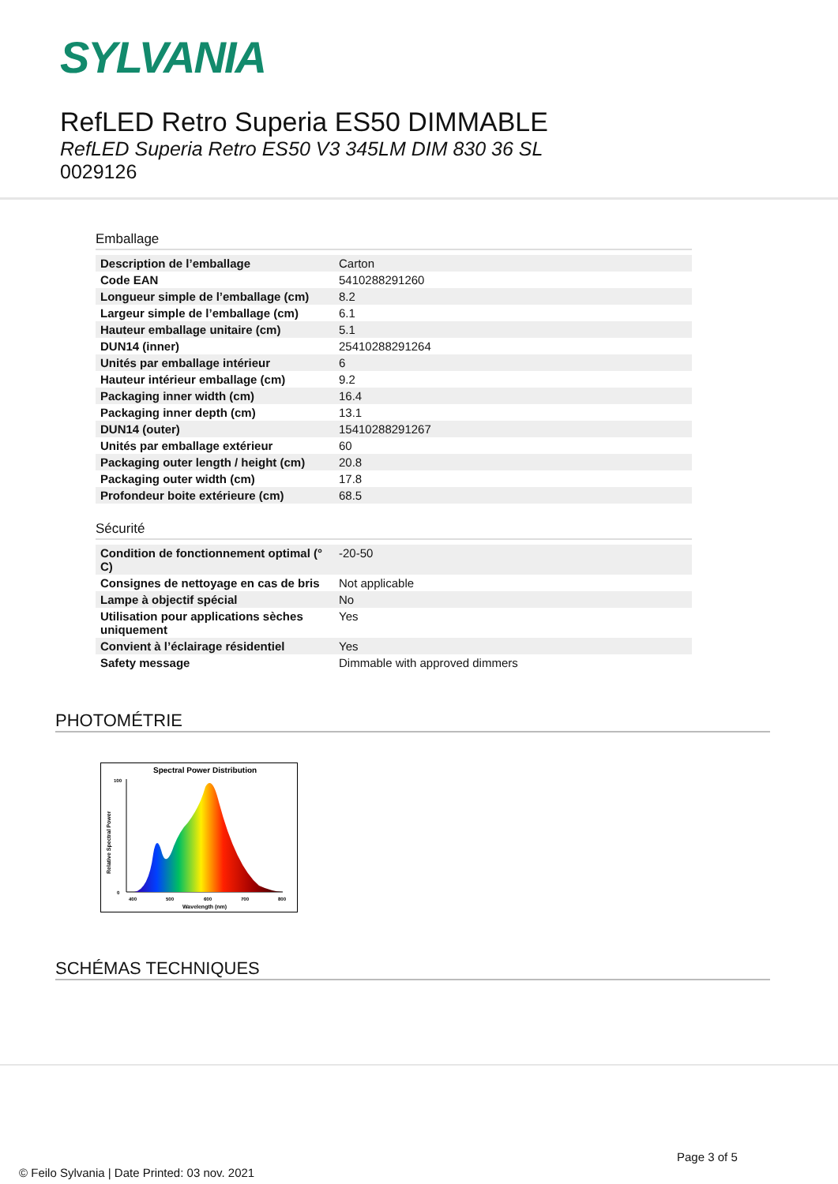SYLVANIA
RefLED Retro Superia ES50 DIMMABLE
RefLED Superia Retro ES50 V3 345LM DIM 830 36 SL
0029126
Emballage
| Description de l’emballage | Carton |
| Code EAN | 5410288291260 |
| Longueur simple de l’emballage (cm) | 8.2 |
| Largeur simple de l’emballage (cm) | 6.1 |
| Hauteur emballage unitaire (cm) | 5.1 |
| DUN14 (inner) | 25410288291264 |
| Unités par emballage intérieur | 6 |
| Hauteur intérieur emballage (cm) | 9.2 |
| Packaging inner width (cm) | 16.4 |
| Packaging inner depth (cm) | 13.1 |
| DUN14 (outer) | 15410288291267 |
| Unités par emballage extérieur | 60 |
| Packaging outer length / height (cm) | 20.8 |
| Packaging outer width (cm) | 17.8 |
| Profondeur boite extérieure (cm) | 68.5 |
Sécurité
| Condition de fonctionnement optimal (° C) | -20-50 |
| Consignes de nettoyage en cas de bris | Not applicable |
| Lampe à objectif spécial | No |
| Utilisation pour applications sèches uniquement | Yes |
| Convient à l’éclairage résidentiel | Yes |
| Safety message | Dimmable with approved dimmers |
PHOTOMÉTRIE
Spectral Power Distribution
100
0
400
500
600
700
800
Wavelength (nm)
Relative Spectral Power
SCHÉMAS TECHNIQUES
Page 3 of 5
© Feilo Sylvania | Date Printed: 03 nov. 2021